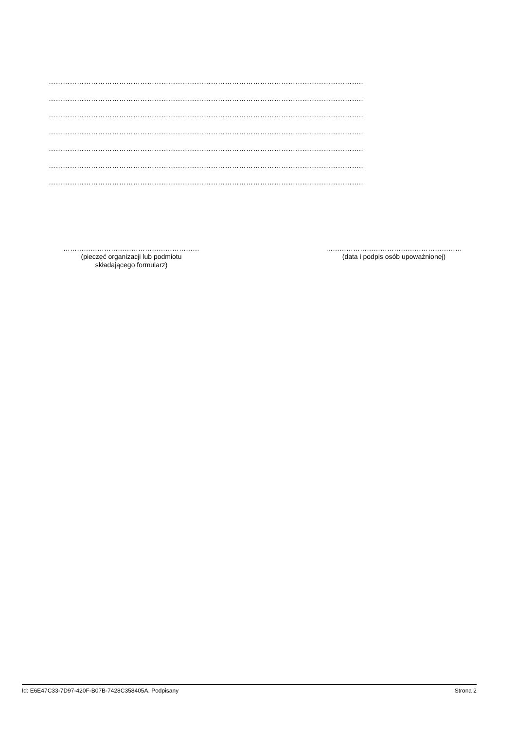……………………………………………………………………………………………………………………..
……………………………………………………………………………………………………………………..
……………………………………………………………………………………………………………………..
……………………………………………………………………………………………………………………..
……………………………………………………………………………………………………………………..
……………………………………………………………………………………………………………………..
……………………………………………………………………………………………………………………..
……………………………………………………
(pieczęć organizacji lub podmiotu
składającego formularz)
……………………………………………………
(data i podpis osób upoważnionej)
Id: E6E47C33-7D97-420F-B07B-7428C358405A. Podpisany Strona 2